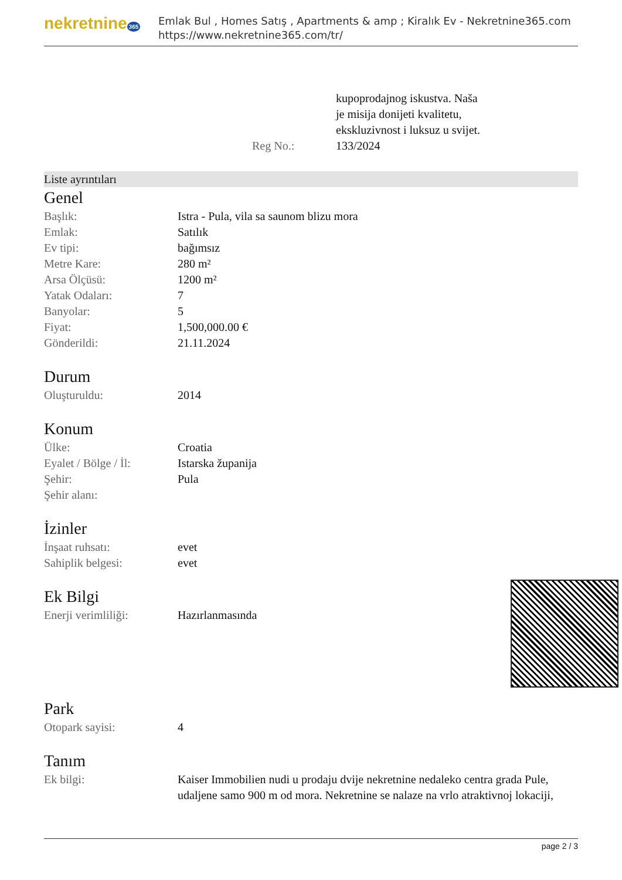nekretnine 365
Emlak Bul , Homes Satış , Apartments & amp ; Kiralık Ev - Nekretnine365.com
https://www.nekretnine365.com/tr/
| | kupoprodajnog iskustva. Naša je misija donijeti kvalitetu, ekskluzivnost i luksuz u svijet. |
| Reg No.: | 133/2024 |
Liste ayrıntıları
Genel
| Başlık: | Istra - Pula, vila sa saunom blizu mora |
| Emlak: | Satılık |
| Ev tipi: | bağımsız |
| Metre Kare: | 280 m² |
| Arsa Ölçüsü: | 1200 m² |
| Yatak Odaları: | 7 |
| Banyolar: | 5 |
| Fiyat: | 1,500,000.00 € |
| Gönderildi: | 21.11.2024 |
Durum
| Oluşturuldu: | 2014 |
Konum
| Ülke: | Croatia |
| Eyalet / Bölge / İl: | Istarska županija |
| Şehir: | Pula |
| Şehir alanı: | |
İzinler
| İnşaat ruhsatı: | evet |
| Sahiplik belgesi: | evet |
Ek Bilgi
| Enerji verimliliği: | Hazırlanmasında |
Park
| Otopark sayisi: | 4 |
Tanım
| Ek bilgi: | Kaiser Immobilien nudi u prodaju dvije nekretnine nedaleko centra grada Pule, udaljene samo 900 m od mora. Nekretnine se nalaze na vrlo atraktivnoj lokaciji, |
page 2 / 3